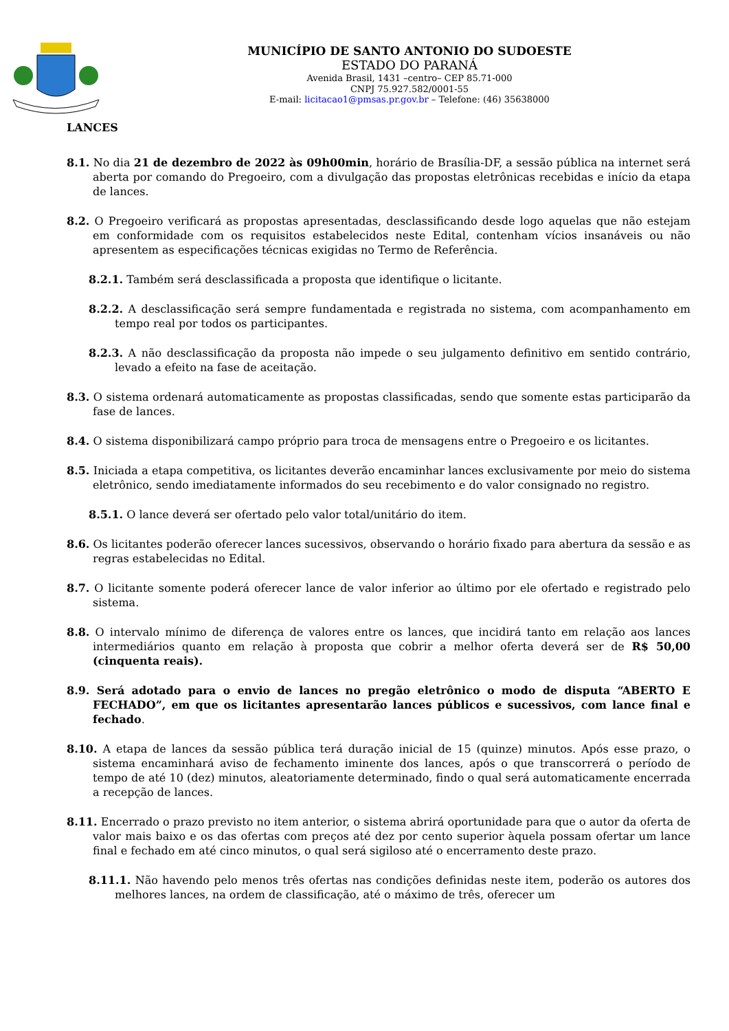MUNICÍPIO DE SANTO ANTONIO DO SUDOESTE
ESTADO DO PARANÁ
Avenida Brasil, 1431 –centro– CEP 85.71-000
CNPJ 75.927.582/0001-55
E-mail: licitacao1@pmsas.pr.gov.br – Telefone: (46) 35638000
LANCES
8.1. No dia 21 de dezembro de 2022 às 09h00min, horário de Brasília-DF, a sessão pública na internet será aberta por comando do Pregoeiro, com a divulgação das propostas eletrônicas recebidas e início da etapa de lances.
8.2. O Pregoeiro verificará as propostas apresentadas, desclassificando desde logo aquelas que não estejam em conformidade com os requisitos estabelecidos neste Edital, contenham vícios insanáveis ou não apresentem as especificações técnicas exigidas no Termo de Referência.
8.2.1. Também será desclassificada a proposta que identifique o licitante.
8.2.2. A desclassificação será sempre fundamentada e registrada no sistema, com acompanhamento em tempo real por todos os participantes.
8.2.3. A não desclassificação da proposta não impede o seu julgamento definitivo em sentido contrário, levado a efeito na fase de aceitação.
8.3. O sistema ordenará automaticamente as propostas classificadas, sendo que somente estas participarão da fase de lances.
8.4. O sistema disponibilizará campo próprio para troca de mensagens entre o Pregoeiro e os licitantes.
8.5. Iniciada a etapa competitiva, os licitantes deverão encaminhar lances exclusivamente por meio do sistema eletrônico, sendo imediatamente informados do seu recebimento e do valor consignado no registro.
8.5.1. O lance deverá ser ofertado pelo valor total/unitário do item.
8.6. Os licitantes poderão oferecer lances sucessivos, observando o horário fixado para abertura da sessão e as regras estabelecidas no Edital.
8.7. O licitante somente poderá oferecer lance de valor inferior ao último por ele ofertado e registrado pelo sistema.
8.8. O intervalo mínimo de diferença de valores entre os lances, que incidirá tanto em relação aos lances intermediários quanto em relação à proposta que cobrir a melhor oferta deverá ser de R$ 50,00 (cinquenta reais).
8.9. Será adotado para o envio de lances no pregão eletrônico o modo de disputa “ABERTO E FECHADO”, em que os licitantes apresentarão lances públicos e sucessivos, com lance final e fechado.
8.10. A etapa de lances da sessão pública terá duração inicial de 15 (quinze) minutos. Após esse prazo, o sistema encaminhará aviso de fechamento iminente dos lances, após o que transcorrerá o período de tempo de até 10 (dez) minutos, aleatoriamente determinado, findo o qual será automaticamente encerrada a recepção de lances.
8.11. Encerrado o prazo previsto no item anterior, o sistema abrirá oportunidade para que o autor da oferta de valor mais baixo e os das ofertas com preços até dez por cento superior àquela possam ofertar um lance final e fechado em até cinco minutos, o qual será sigiloso até o encerramento deste prazo.
8.11.1. Não havendo pelo menos três ofertas nas condições definidas neste item, poderão os autores dos melhores lances, na ordem de classificação, até o máximo de três, oferecer um